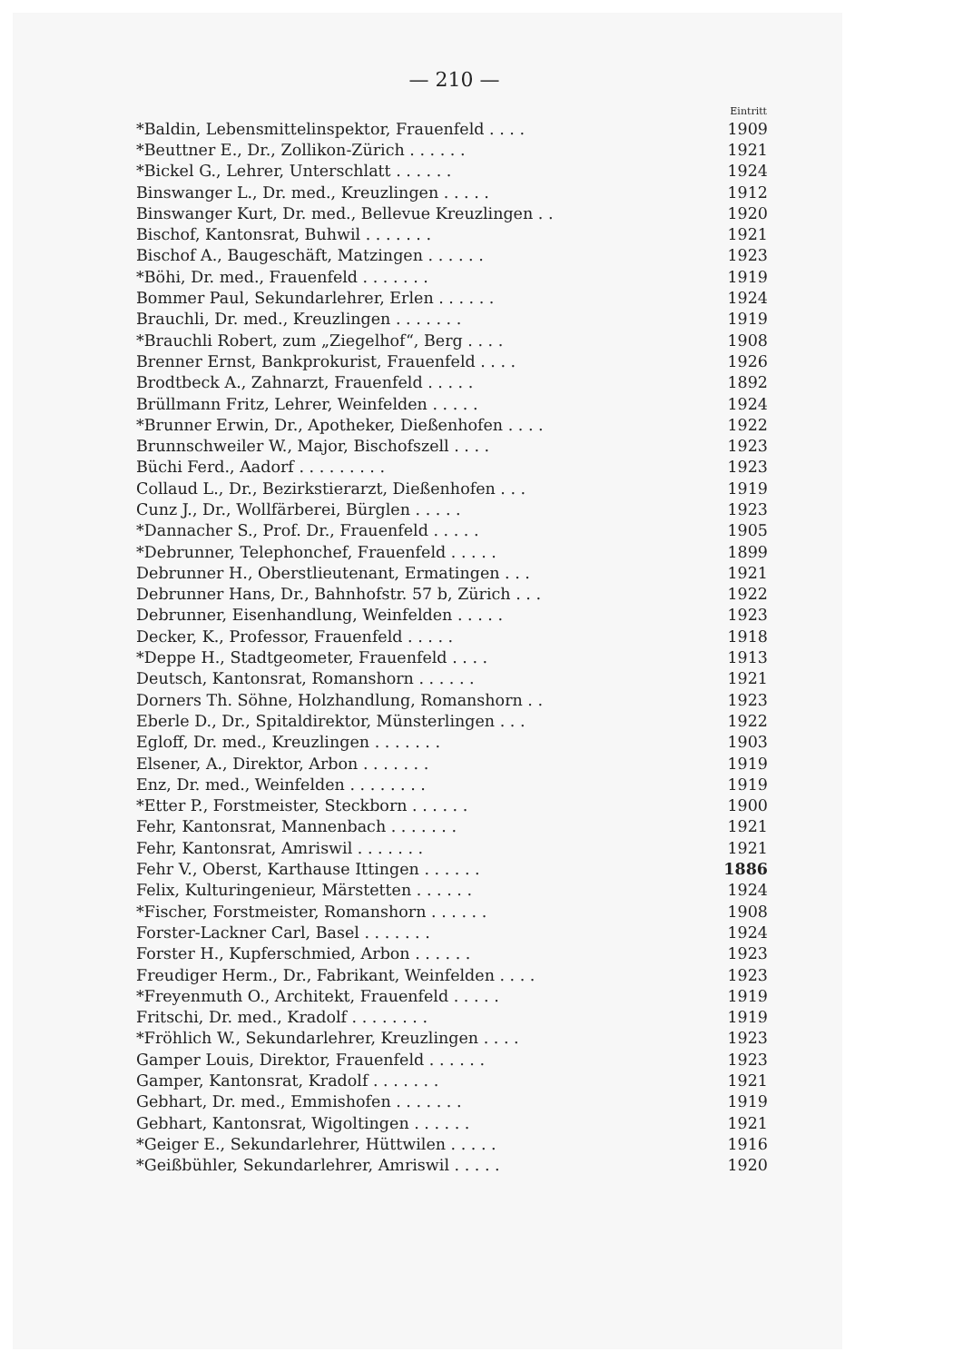— 210 —
| | Eintritt |
| --- | --- |
| *Baldin, Lebensmittelinspektor, Frauenfeld . . . . | 1909 |
| *Beuttner E., Dr., Zollikon-Zürich . . . . . . | 1921 |
| *Bickel G., Lehrer, Unterschlatt . . . . . . | 1924 |
| Binswanger L., Dr. med., Kreuzlingen . . . . . | 1912 |
| Binswanger Kurt, Dr. med., Bellevue Kreuzlingen . . | 1920 |
| Bischof, Kantonsrat, Buhwil . . . . . . . | 1921 |
| Bischof A., Baugeschäft, Matzingen . . . . . . | 1923 |
| *Böhi, Dr. med., Frauenfeld . . . . . . . | 1919 |
| Bommer Paul, Sekundarlehrer, Erlen . . . . . . | 1924 |
| Brauchli, Dr. med., Kreuzlingen . . . . . . . | 1919 |
| *Brauchli Robert, zum „Ziegelhof“, Berg . . . . | 1908 |
| Brenner Ernst, Bankprokurist, Frauenfeld . . . . | 1926 |
| Brodtbeck A., Zahnarzt, Frauenfeld . . . . . | 1892 |
| Brüllmann Fritz, Lehrer, Weinfelden . . . . . | 1924 |
| *Brunner Erwin, Dr., Apotheker, Dießenhofen . . . . | 1922 |
| Brunnschweiler W., Major, Bischofszell . . . . | 1923 |
| Büchi Ferd., Aadorf . . . . . . . . . | 1923 |
| Collaud L., Dr., Bezirkstierarzt, Dießenhofen . . . | 1919 |
| Cunz J., Dr., Wollfärberei, Bürglen . . . . . | 1923 |
| *Dannacher S., Prof. Dr., Frauenfeld . . . . . | 1905 |
| *Debrunner, Telephonchef, Frauenfeld . . . . . | 1899 |
| Debrunner H., Oberstlieutenant, Ermatingen . . . | 1921 |
| Debrunner Hans, Dr., Bahnhofstr. 57 b, Zürich . . . | 1922 |
| Debrunner, Eisenhandlung, Weinfelden . . . . . | 1923 |
| Decker, K., Professor, Frauenfeld . . . . . | 1918 |
| *Deppe H., Stadtgeometer, Frauenfeld . . . . | 1913 |
| Deutsch, Kantonsrat, Romanshorn . . . . . . | 1921 |
| Dorners Th. Söhne, Holzhandlung, Romanshorn . . | 1923 |
| Eberle D., Dr., Spitaldirektor, Münsterlingen . . . | 1922 |
| Egloff, Dr. med., Kreuzlingen . . . . . . . | 1903 |
| Elsener, A., Direktor, Arbon . . . . . . . | 1919 |
| Enz, Dr. med., Weinfelden . . . . . . . . | 1919 |
| *Etter P., Forstmeister, Steckborn . . . . . . | 1900 |
| Fehr, Kantonsrat, Mannenbach . . . . . . . | 1921 |
| Fehr, Kantonsrat, Amriswil . . . . . . . | 1921 |
| Fehr V., Oberst, Karthause Ittingen . . . . . . | 1886 |
| Felix, Kulturingenieur, Märstetten . . . . . . | 1924 |
| *Fischer, Forstmeister, Romanshorn . . . . . . | 1908 |
| Forster-Lackner Carl, Basel . . . . . . . | 1924 |
| Forster H., Kupferschmied, Arbon . . . . . . | 1923 |
| Freudiger Herm., Dr., Fabrikant, Weinfelden . . . . | 1923 |
| *Freyenmuth O., Architekt, Frauenfeld . . . . . | 1919 |
| Fritschi, Dr. med., Kradolf . . . . . . . . | 1919 |
| *Fröhlich W., Sekundarlehrer, Kreuzlingen . . . . | 1923 |
| Gamper Louis, Direktor, Frauenfeld . . . . . . | 1923 |
| Gamper, Kantonsrat, Kradolf . . . . . . . | 1921 |
| Gebhart, Dr. med., Emmishofen . . . . . . . | 1919 |
| Gebhart, Kantonsrat, Wigoltingen . . . . . . | 1921 |
| *Geiger E., Sekundarlehrer, Hüttwilen . . . . . | 1916 |
| *Geißbühler, Sekundarlehrer, Amriswil . . . . . | 1920 |